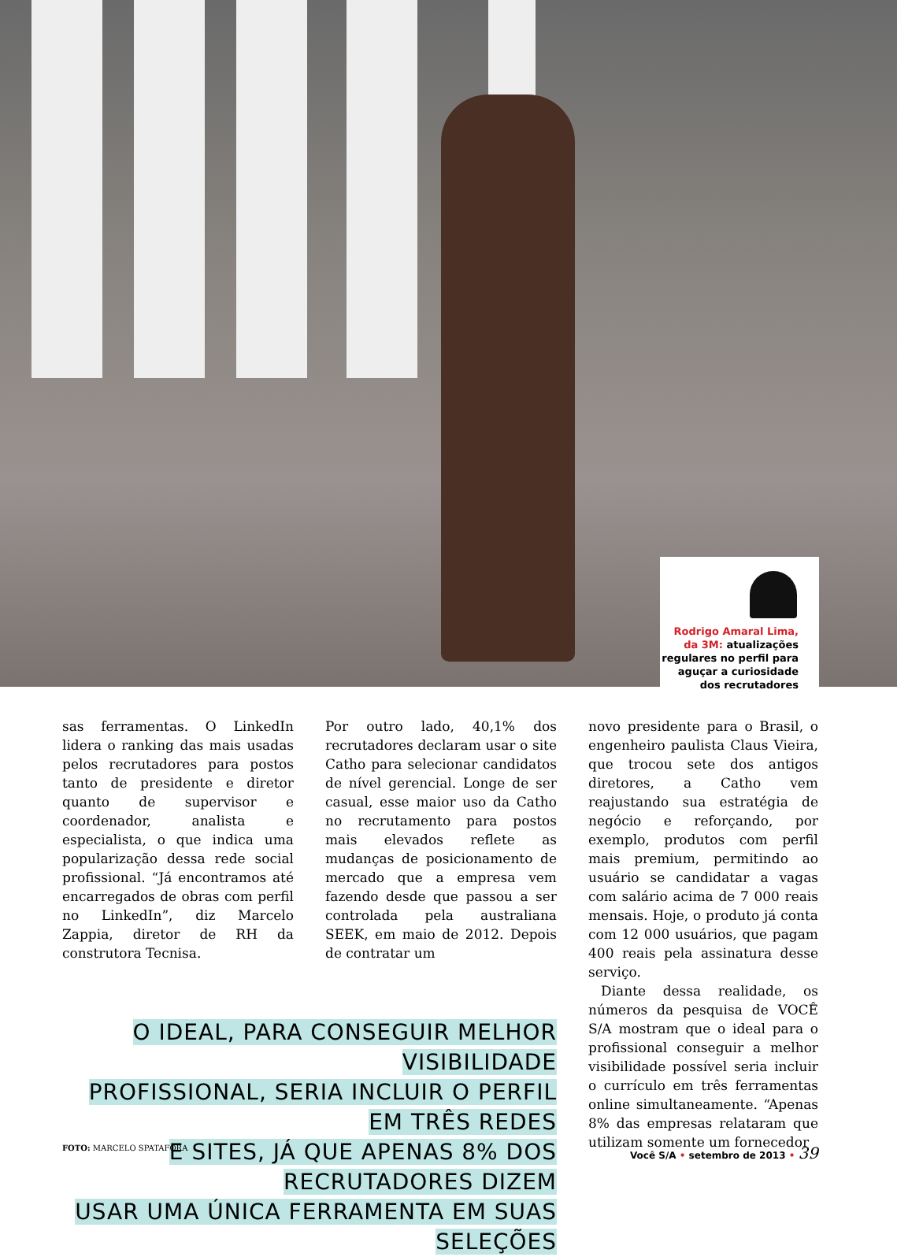Rodrigo Amaral Lima, da 3M: atualizações regulares no perfil para aguçar a curiosidade dos recrutadores
sas ferramentas. O LinkedIn lidera o ranking das mais usadas pelos recrutadores para postos tanto de presidente e diretor quanto de supervisor e coordenador, analista e especialista, o que indica uma popularização dessa rede social profissional. “Já encontramos até encarregados de obras com perfil no LinkedIn”, diz Marcelo Zappia, diretor de RH da construtora Tecnisa.
Por outro lado, 40,1% dos recrutadores declaram usar o site Catho para selecionar candidatos de nível gerencial. Longe de ser casual, esse maior uso da Catho no recrutamento para postos mais elevados reflete as mudanças de posicionamento de mercado que a empresa vem fazendo desde que passou a ser controlada pela australiana SEEK, em maio de 2012. Depois de contratar um
O IDEAL, PARA CONSEGUIR MELHOR VISIBILIDADE
PROFISSIONAL, SERIA INCLUIR O PERFIL EM TRÊS REDES
E SITES, JÁ QUE APENAS 8% DOS RECRUTADORES DIZEM
USAR UMA ÚNICA FERRAMENTA EM SUAS SELEÇÕES
novo presidente para o Brasil, o engenheiro paulista Claus Vieira, que trocou sete dos antigos diretores, a Catho vem reajustando sua estratégia de negócio e reforçando, por exemplo, produtos com perfil mais premium, permitindo ao usuário se candidatar a vagas com salário acima de 7 000 reais mensais. Hoje, o produto já conta com 12 000 usuários, que pagam 400 reais pela assinatura desse serviço.
Diante dessa realidade, os números da pesquisa de VOCÊ S/A mostram que o ideal para o profissional conseguir a melhor visibilidade possível seria incluir o currículo em três ferramentas online simultaneamente. “Apenas 8% das empresas relataram que utilizam somente um fornecedor
FOTO: MARCELO SPATAFORA Você S/A • setembro de 2013 • 39